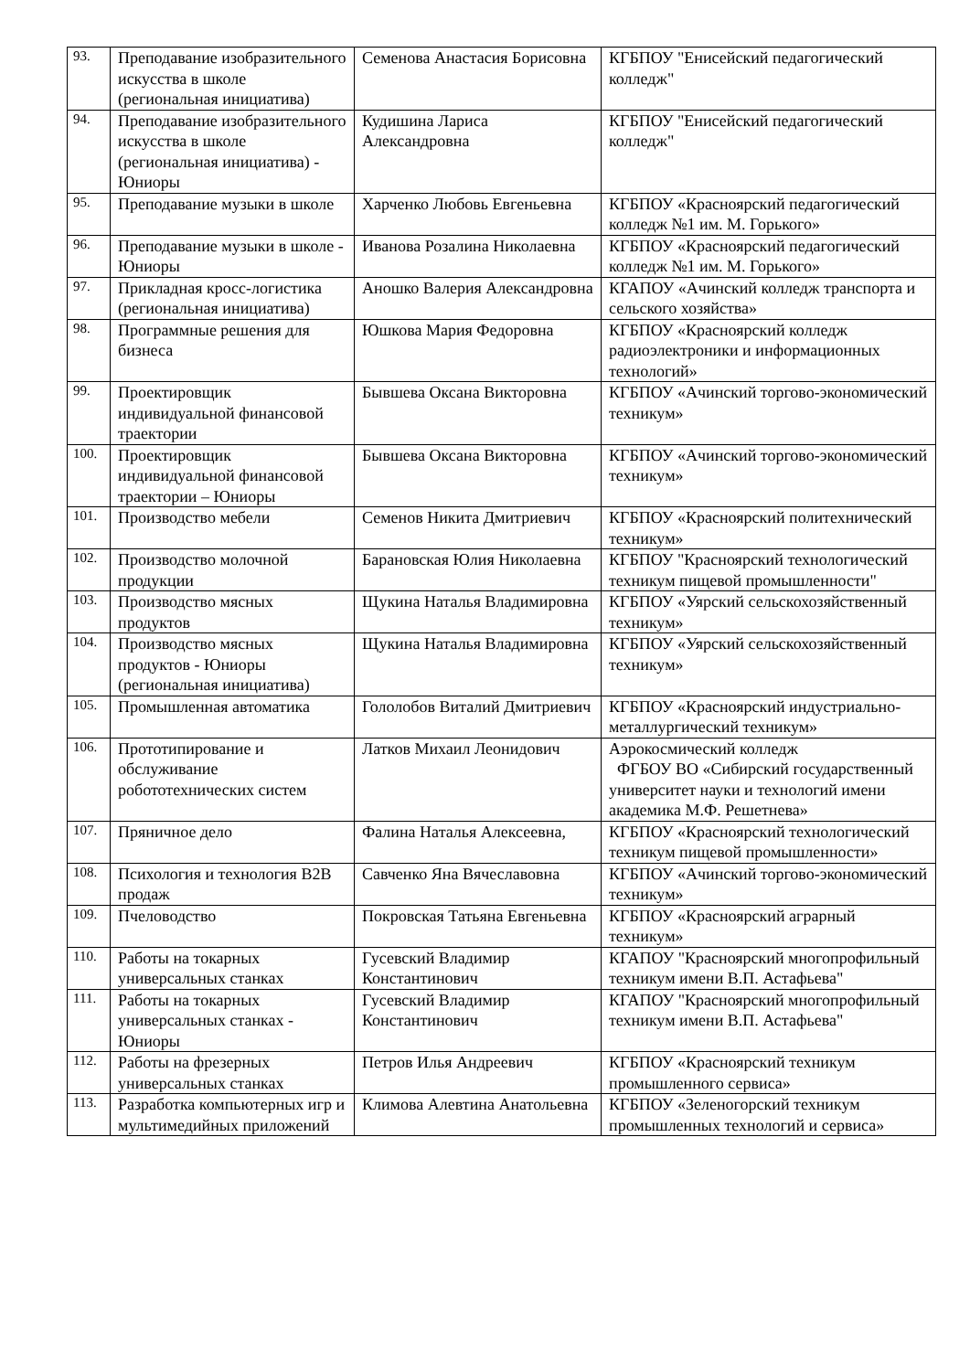| 93. | Преподавание изобразительного искусства в школе (региональная инициатива) | Семенова Анастасия Борисовна | КГБПОУ "Енисейский педагогический колледж" |
| 94. | Преподавание изобразительного искусства в школе (региональная инициатива) - Юниоры | Кудишина Лариса Александровна | КГБПОУ "Енисейский педагогический колледж" |
| 95. | Преподавание музыки в школе | Харченко Любовь Евгеньевна | КГБПОУ «Красноярский педагогический колледж №1 им. М. Горького» |
| 96. | Преподавание музыки в школе - Юниоры | Иванова Розалина Николаевна | КГБПОУ «Красноярский педагогический колледж №1 им. М. Горького» |
| 97. | Прикладная кросс-логистика (региональная инициатива) | Аношко Валерия Александровна | КГАПОУ «Ачинский колледж транспорта и сельского хозяйства» |
| 98. | Программные решения для бизнеса | Юшкова Мария Федоровна | КГБПОУ «Красноярский колледж радиоэлектроники и информационных технологий» |
| 99. | Проектировщик индивидуальной финансовой траектории | Бывшева Оксана Викторовна | КГБПОУ «Ачинский торгово-экономический техникум» |
| 100. | Проектировщик индивидуальной финансовой траектории – Юниоры | Бывшева Оксана Викторовна | КГБПОУ «Ачинский торгово-экономический техникум» |
| 101. | Производство мебели | Семенов Никита Дмитриевич | КГБПОУ «Красноярский политехнический техникум» |
| 102. | Производство молочной продукции | Барановская Юлия Николаевна | КГБПОУ "Красноярский технологический техникум пищевой промышленности" |
| 103. | Производство мясных продуктов | Щукина Наталья Владимировна | КГБПОУ «Уярский сельскохозяйственный техникум» |
| 104. | Производство мясных продуктов - Юниоры (региональная инициатива) | Щукина Наталья Владимировна | КГБПОУ «Уярский сельскохозяйственный техникум» |
| 105. | Промышленная автоматика | Гололобов Виталий Дмитриевич | КГБПОУ «Красноярский индустриально-металлургический техникум» |
| 106. | Прототипирование и обслуживание робототехнических систем | Латков Михаил Леонидович | Аэрокосмический колледж ФГБОУ ВО «Сибирский государственный университет науки и технологий имени академика М.Ф. Решетнева» |
| 107. | Пряничное дело | Фалина Наталья Алексеевна, | КГБПОУ «Красноярский технологический техникум пищевой промышленности» |
| 108. | Психология и технология B2B продаж | Савченко Яна Вячеславовна | КГБПОУ «Ачинский торгово-экономический техникум» |
| 109. | Пчеловодство | Покровская Татьяна Евгеньевна | КГБПОУ «Красноярский аграрный техникум» |
| 110. | Работы на токарных универсальных станках | Гусевский Владимир Константинович | КГАПОУ "Красноярский многопрофильный техникум имени В.П. Астафьева" |
| 111. | Работы на токарных универсальных станках - Юниоры | Гусевский Владимир Константинович | КГАПОУ "Красноярский многопрофильный техникум имени В.П. Астафьева" |
| 112. | Работы на фрезерных универсальных станках | Петров Илья Андреевич | КГБПОУ «Красноярский техникум промышленного сервиса» |
| 113. | Разработка компьютерных игр и мультимедийных приложений | Климова Алевтина Анатольевна | КГБПОУ «Зеленогорский техникум промышленных технологий и сервиса» |